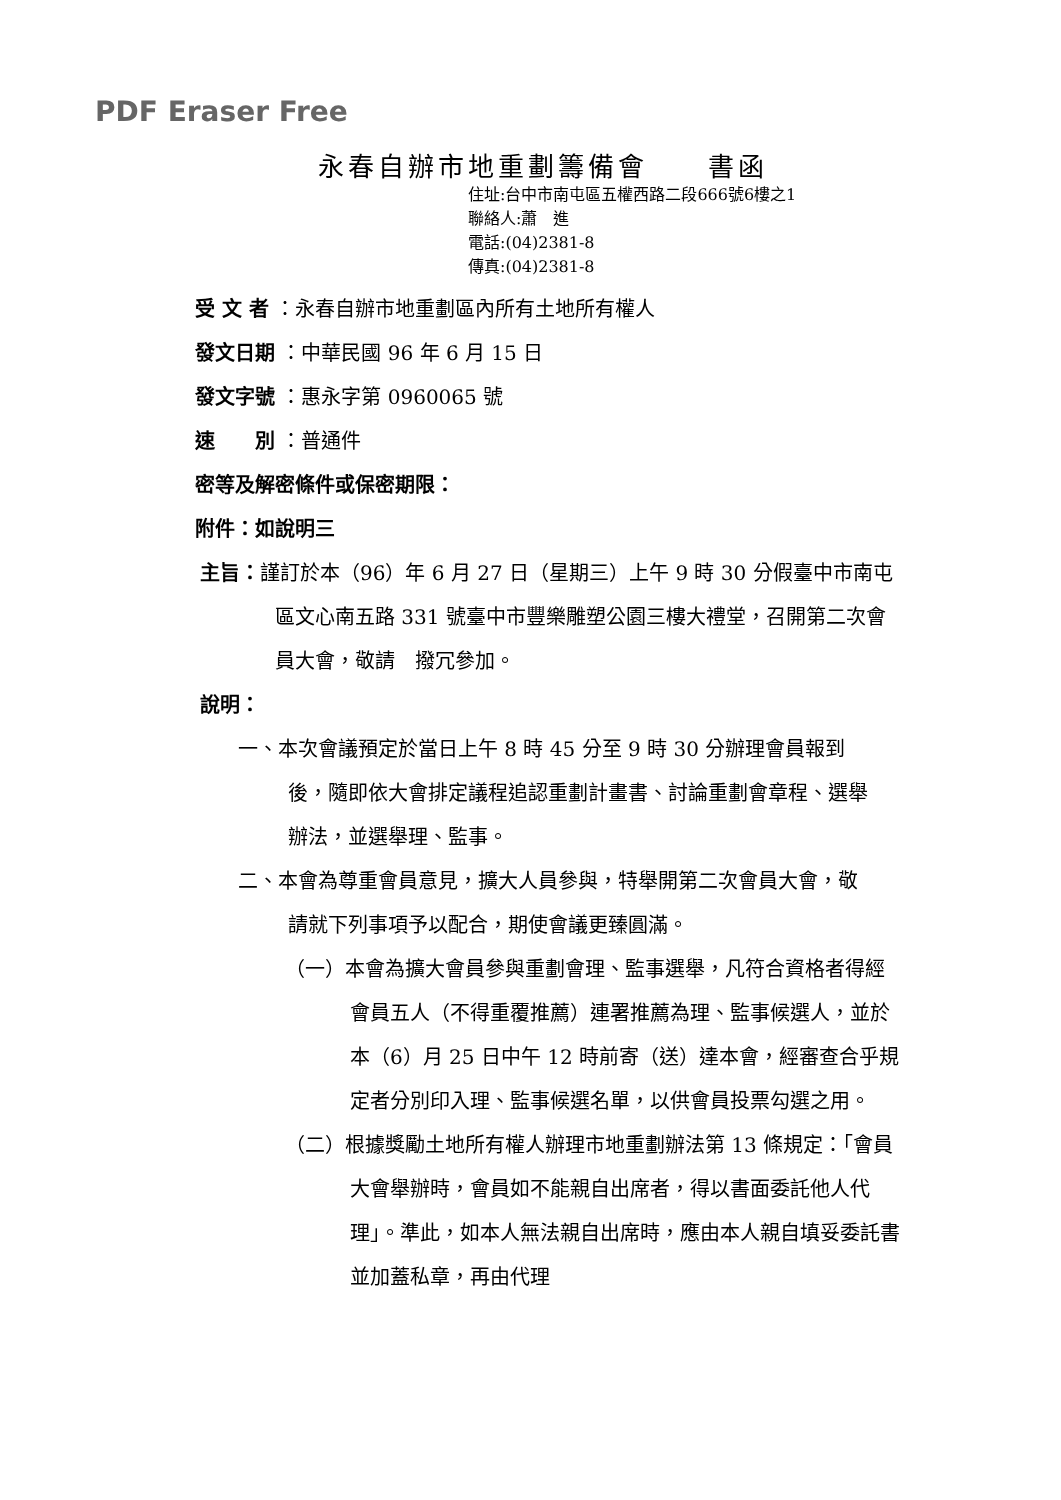PDF Eraser Free
永春自辦市地重劃籌備會　　書函
住址:台中市南屯區五權西路二段666號6樓之1
聯絡人:蕭　進
電話:(04)2381-8
傳真:(04)2381-8
受 文 者 ：永春自辦市地重劃區內所有土地所有權人
發文日期 ：中華民國 96 年 6 月 15 日
發文字號 ：惠永字第 0960065 號
速　　別 ：普通件
密等及解密條件或保密期限：
附件：如說明三
主旨：謹訂於本（96）年 6 月 27 日（星期三）上午 9 時 30 分假臺中市南屯區文心南五路 331 號臺中市豐樂雕塑公園三樓大禮堂，召開第二次會員大會，敬請　撥冗參加。
說明：
一、本次會議預定於當日上午 8 時 45 分至 9 時 30 分辦理會員報到後，隨即依大會排定議程追認重劃計畫書、討論重劃會章程、選舉辦法，並選舉理、監事。
二、本會為尊重會員意見，擴大人員參與，特舉開第二次會員大會，敬請就下列事項予以配合，期使會議更臻圓滿。
（一）本會為擴大會員參與重劃會理、監事選舉，凡符合資格者得經會員五人（不得重覆推薦）連署推薦為理、監事候選人，並於本（6）月 25 日中午 12 時前寄（送）達本會，經審查合乎規定者分別印入理、監事候選名單，以供會員投票勾選之用。
（二）根據獎勵土地所有權人辦理市地重劃辦法第 13 條規定：「會員大會舉辦時，會員如不能親自出席者，得以書面委託他人代理」。準此，如本人無法親自出席時，應由本人親自填妥委託書並加蓋私章，再由代理